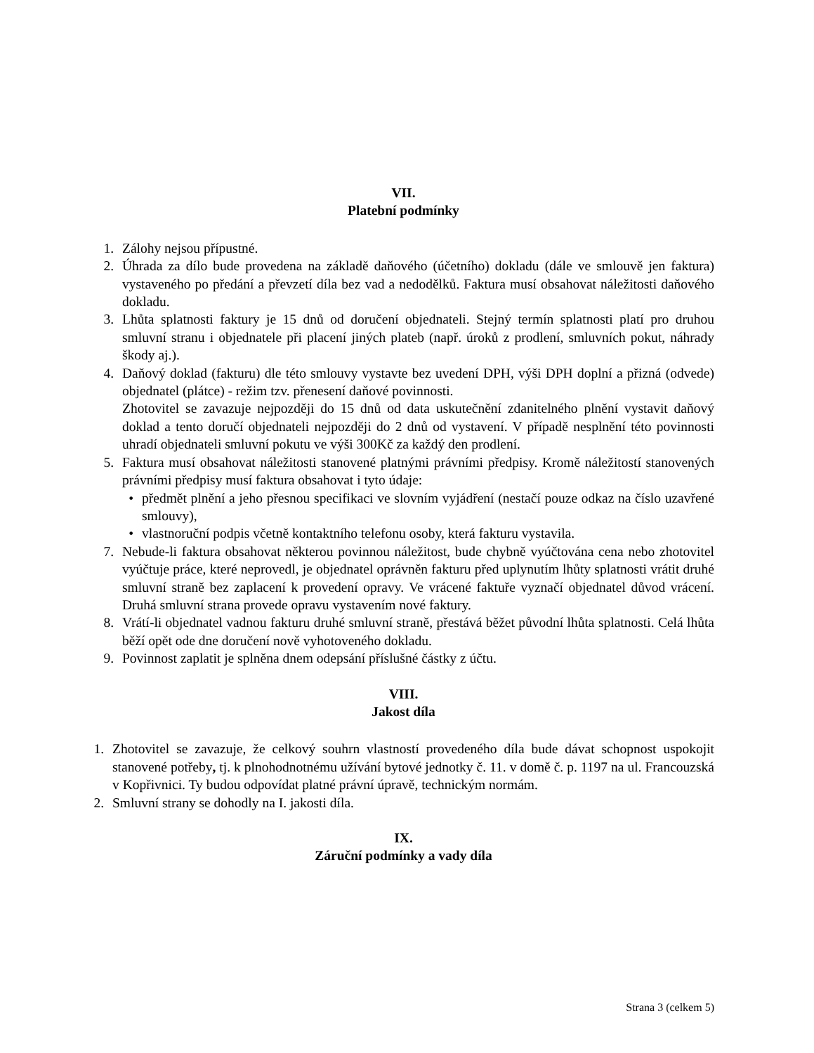VII.
Platební podmínky
1. Zálohy nejsou přípustné.
2. Úhrada za dílo bude provedena na základě daňového (účetního) dokladu (dále ve smlouvě jen faktura) vystaveného po předání a převzetí díla bez vad a nedodělků. Faktura musí obsahovat náležitosti daňového dokladu.
3. Lhůta splatnosti faktury je 15 dnů od doručení objednateli. Stejný termín splatnosti platí pro druhou smluvní stranu i objednatele při placení jiných plateb (např. úroků z prodlení, smluvních pokut, náhrady škody aj.).
4. Daňový doklad (fakturu) dle této smlouvy vystavte bez uvedení DPH, výši DPH doplní a přizná (odvede) objednatel (plátce) - režim tzv. přenesení daňové povinnosti.
Zhotovitel se zavazuje nejpozději do 15 dnů od data uskutečnění zdanitelného plnění vystavit daňový doklad a tento doručí objednateli nejpozději do 2 dnů od vystavení. V případě nesplnění této povinnosti uhradí objednateli smluvní pokutu ve výši 300Kč za každý den prodlení.
5. Faktura musí obsahovat náležitosti stanovené platnými právními předpisy. Kromě náležitostí stanovených právními předpisy musí faktura obsahovat i tyto údaje:
• předmět plnění a jeho přesnou specifikaci ve slovním vyjádření (nestačí pouze odkaz na číslo uzavřené smlouvy),
• vlastnoruční podpis včetně kontaktního telefonu osoby, která fakturu vystavila.
7. Nebude-li faktura obsahovat některou povinnou náležitost, bude chybně vyúčtována cena nebo zhotovitel vyúčtuje práce, které neprovedl, je objednatel oprávněn fakturu před uplynutím lhůty splatnosti vrátit druhé smluvní straně bez zaplacení k provedení opravy. Ve vrácené faktuře vyznačí objednatel důvod vrácení. Druhá smluvní strana provede opravu vystavením nové faktury.
8. Vrátí-li objednatel vadnou fakturu druhé smluvní straně, přestává běžet původní lhůta splatnosti. Celá lhůta běží opět ode dne doručení nově vyhotoveného dokladu.
9. Povinnost zaplatit je splněna dnem odepsání příslušné částky z účtu.
VIII.
Jakost díla
1. Zhotovitel se zavazuje, že celkový souhrn vlastností provedeného díla bude dávat schopnost uspokojit stanovené potřeby, tj. k plnohodnotnému užívání bytové jednotky č. 11. v domě č. p. 1197 na ul. Francouzská v Kopřivnici. Ty budou odpovídat platné právní úpravě, technickým normám.
2. Smluvní strany se dohodly na I. jakosti díla.
IX.
Záruční podmínky a vady díla
Strana 3 (celkem 5)